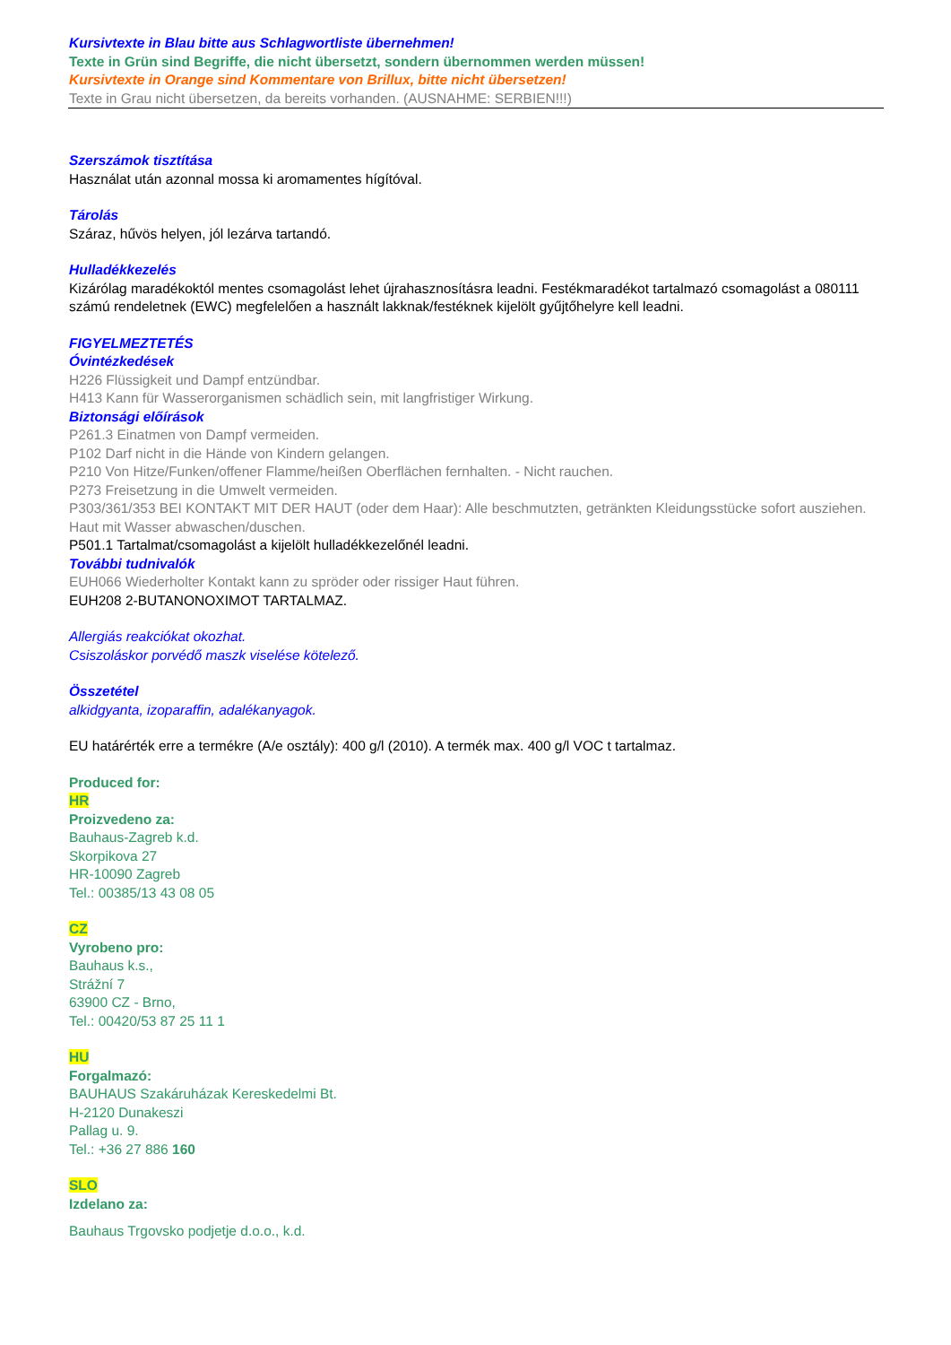Kursivtexte in Blau bitte aus Schlagwortliste übernehmen!
Texte in Grün sind Begriffe, die nicht übersetzt, sondern übernommen werden müssen!
Kursivtexte in Orange sind Kommentare von Brillux, bitte nicht übersetzen!
Texte in Grau nicht übersetzen, da bereits vorhanden. (AUSNAHME: SERBIEN!!!)
Szerszámok tisztítása
Használat után azonnal mossa ki aromamentes hígítóval.
Tárolás
Száraz, hűvös helyen, jól lezárva tartandó.
Hulladékkezelés
Kizárólag maradékoktól mentes csomagolást lehet újrahasznosításra leadni. Festékmaradékot tartalmazó csomagolást a 080111 számú rendeletnek (EWC) megfelelően a használt lakknak/festéknek kijelölt gyűjtőhelyre kell leadni.
FIGYELMEZTETÉS
Óvintézkedések
H226 Flüssigkeit und Dampf entzündbar.
H413 Kann für Wasserorganismen schädlich sein, mit langfristiger Wirkung.
Biztonsági előírások
P261.3 Einatmen von Dampf vermeiden.
P102 Darf nicht in die Hände von Kindern gelangen.
P210 Von Hitze/Funken/offener Flamme/heißen Oberflächen fernhalten. - Nicht rauchen.
P273 Freisetzung in die Umwelt vermeiden.
P303/361/353 BEI KONTAKT MIT DER HAUT (oder dem Haar): Alle beschmutzten, getränkten Kleidungsstücke sofort ausziehen. Haut mit Wasser abwaschen/duschen.
P501.1 Tartalmat/csomagolást a kijelölt hulladékkezelőnél leadni.
További tudnivalók
EUH066 Wiederholter Kontakt kann zu spröder oder rissiger Haut führen.
EUH208 2-BUTANONOXIMOT TARTALMAZ.
Allergiás reakciókat okozhat.
Csiszoláskor porvédő maszk viselése kötelező.
Összetétel
alkidgyanta, izoparaffin, adalékanyagok.
EU határérték erre a termékre (A/e osztály): 400 g/l (2010). A termék max. 400 g/l VOC t tartalmaz.
Produced for:
HR
Proizvedeno za:
Bauhaus-Zagreb k.d.
Skorpikova 27
HR-10090 Zagreb
Tel.: 00385/13 43 08 05
CZ
Vyrobeno pro:
Bauhaus k.s.,
Strážní 7
63900 CZ - Brno,
Tel.: 00420/53 87 25 11 1
HU
Forgalmazó:
BAUHAUS Szakáruházak Kereskedelmi Bt.
H-2120 Dunakeszi
Pallag u. 9.
Tel.: +36 27 886 160
SLO
Izdelano za:
Bauhaus Trgovsko podjetje d.o.o., k.d.